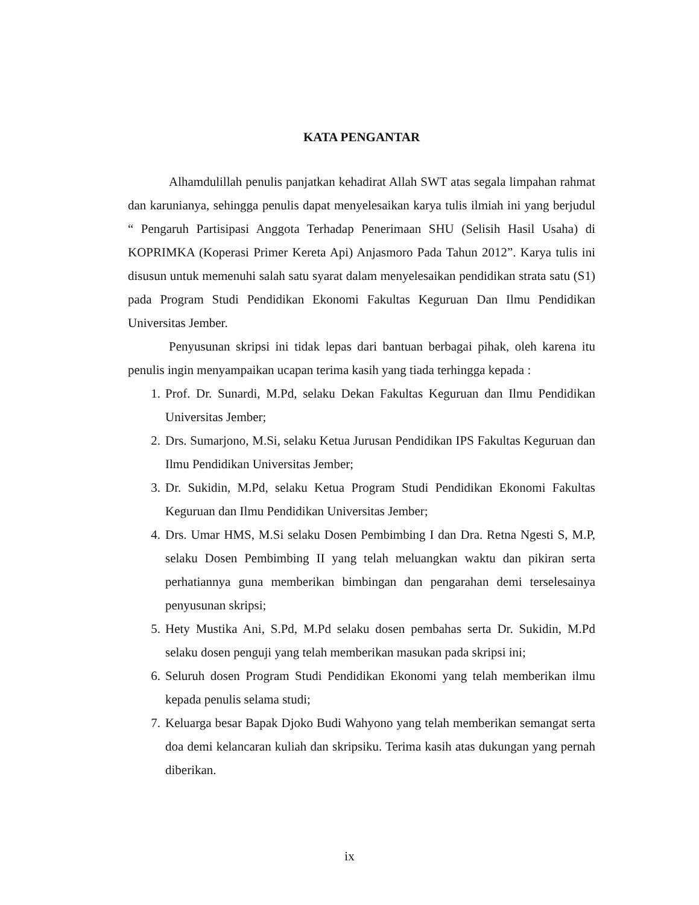KATA PENGANTAR
Alhamdulillah penulis panjatkan kehadirat Allah SWT atas segala limpahan rahmat dan karunianya, sehingga penulis dapat menyelesaikan karya tulis ilmiah ini yang berjudul “ Pengaruh Partisipasi Anggota Terhadap Penerimaan SHU (Selisih Hasil Usaha) di KOPRIMKA (Koperasi Primer Kereta Api) Anjasmoro Pada Tahun 2012”. Karya tulis ini disusun untuk memenuhi salah satu syarat dalam menyelesaikan pendidikan strata satu (S1) pada Program Studi Pendidikan Ekonomi Fakultas Keguruan Dan Ilmu Pendidikan Universitas Jember.
Penyusunan skripsi ini tidak lepas dari bantuan berbagai pihak, oleh karena itu penulis ingin menyampaikan ucapan terima kasih yang tiada terhingga kepada :
1. Prof. Dr. Sunardi, M.Pd, selaku Dekan Fakultas Keguruan dan Ilmu Pendidikan Universitas Jember;
2. Drs. Sumarjono, M.Si, selaku Ketua Jurusan Pendidikan IPS Fakultas Keguruan dan Ilmu Pendidikan Universitas Jember;
3. Dr. Sukidin, M.Pd, selaku Ketua Program Studi Pendidikan Ekonomi Fakultas Keguruan dan Ilmu Pendidikan Universitas Jember;
4. Drs. Umar HMS, M.Si selaku Dosen Pembimbing I dan Dra. Retna Ngesti S, M.P, selaku Dosen Pembimbing II yang telah meluangkan waktu dan pikiran serta perhatiannya guna memberikan bimbingan dan pengarahan demi terselesainya penyusunan skripsi;
5. Hety Mustika Ani, S.Pd, M.Pd selaku dosen pembahas serta Dr. Sukidin, M.Pd selaku dosen penguji yang telah memberikan masukan pada skripsi ini;
6. Seluruh dosen Program Studi Pendidikan Ekonomi yang telah memberikan ilmu kepada penulis selama studi;
7. Keluarga besar Bapak Djoko Budi Wahyono yang telah memberikan semangat serta doa demi kelancaran kuliah dan skripsiku. Terima kasih atas dukungan yang pernah diberikan.
ix